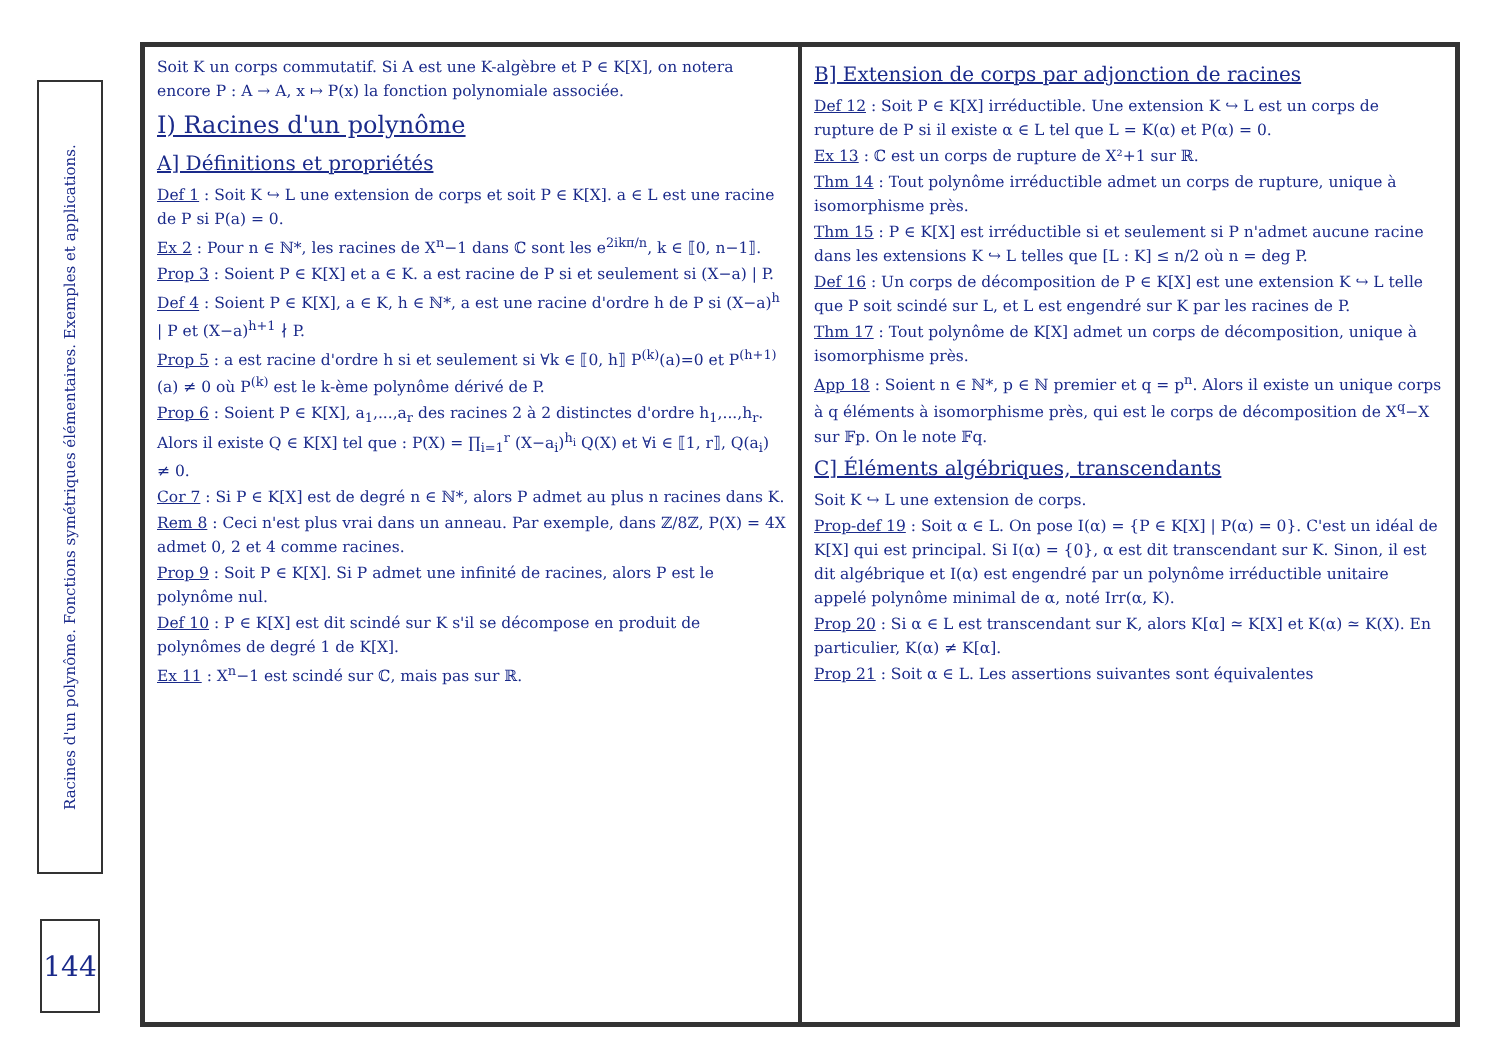Racines d'un polynôme. Fonctions symétriques élémentaires. Exemples et applications.
144
Soit K un corps commutatif. Si A est une K-algèbre et P ∈ K[X], on notera encore P : A → A, x ↦ P(x) la fonction polynomiale associée.
I) Racines d'un polynôme
A] Définitions et propriétés
Def 1 : Soit K ↪ L une extension de corps et soit P ∈ K[X]. a ∈ L est une racine de P si P(a) = 0.
Ex 2 : Pour n ∈ ℕ*, les racines de X<sup>n</sup>−1 dans ℂ sont les e<sup>2ikπ/n</sup>, k ∈ ⟦0, n−1⟧.
Prop 3 : Soient P ∈ K[X] et a ∈ K. a est racine de P si et seulement si (X−a) | P.
Def 4 : Soient P ∈ K[X], a ∈ K, h ∈ ℕ*, a est une racine d'ordre h de P si (X−a)<sup>h</sup> | P et (X−a)<sup>h+1</sup> ∤ P.
Prop 5 : a est racine d'ordre h si et seulement si ∀k ∈ ⟦0, h⟧ P<sup>(k)</sup>(a)=0 et P<sup>(h+1)</sup>(a) ≠ 0 où P<sup>(k)</sup> est le k-ème polynôme dérivé de P.
Prop 6 : Soient P ∈ K[X], a<sub>1</sub>,...,a<sub>r</sub> des racines 2 à 2 distinctes d'ordre h<sub>1</sub>,...,h<sub>r</sub>. Alors il existe Q ∈ K[X] tel que : P(X) = ∏<sub>i=1</sub><sup>r</sup> (X−a<sub>i</sub>)<sup>h<sub>i</sub></sup> Q(X) et ∀i ∈ ⟦1, r⟧, Q(a<sub>i</sub>) ≠ 0.
Cor 7 : Si P ∈ K[X] est de degré n ∈ ℕ*, alors P admet au plus n racines dans K.
Rem 8 : Ceci n'est plus vrai dans un anneau. Par exemple, dans ℤ/8ℤ, P(X) = 4X admet 0, 2 et 4 comme racines.
Prop 9 : Soit P ∈ K[X]. Si P admet une infinité de racines, alors P est le polynôme nul.
Def 10 : P ∈ K[X] est dit scindé sur K s'il se décompose en produit de polynômes de degré 1 de K[X].
Ex 11 : X<sup>n</sup>−1 est scindé sur ℂ, mais pas sur ℝ.
B] Extension de corps par adjonction de racines
Def 12 : Soit P ∈ K[X] irréductible. Une extension K ↪ L est un corps de rupture de P si il existe α ∈ L tel que L = K(α) et P(α) = 0.
Ex 13 : ℂ est un corps de rupture de X²+1 sur ℝ.
Thm 14 : Tout polynôme irréductible admet un corps de rupture, unique à isomorphisme près.
Thm 15 : P ∈ K[X] est irréductible si et seulement si P n'admet aucune racine dans les extensions K ↪ L telles que [L : K] ≤ n/2 où n = deg P.
Def 16 : Un corps de décomposition de P ∈ K[X] est une extension K ↪ L telle que P soit scindé sur L, et L est engendré sur K par les racines de P.
Thm 17 : Tout polynôme de K[X] admet un corps de décomposition, unique à isomorphisme près.
App 18 : Soient n ∈ ℕ*, p ∈ ℕ premier et q = p<sup>n</sup>. Alors il existe un unique corps à q éléments à isomorphisme près, qui est le corps de décomposition de X<sup>q</sup>−X sur 𝔽p. On le note 𝔽q.
C] Éléments algébriques, transcendants
Soit K ↪ L une extension de corps.
Prop-def 19 : Soit α ∈ L. On pose I(α) = {P ∈ K[X] | P(α) = 0}. C'est un idéal de K[X] qui est principal. Si I(α) = {0}, α est dit transcendant sur K. Sinon, il est dit algébrique et I(α) est engendré par un polynôme irréductible unitaire appelé polynôme minimal de α, noté Irr(α, K).
Prop 20 : Si α ∈ L est transcendant sur K, alors K[α] ≃ K[X] et K(α) ≃ K(X). En particulier, K(α) ≠ K[α].
Prop 21 : Soit α ∈ L. Les assertions suivantes sont équivalentes